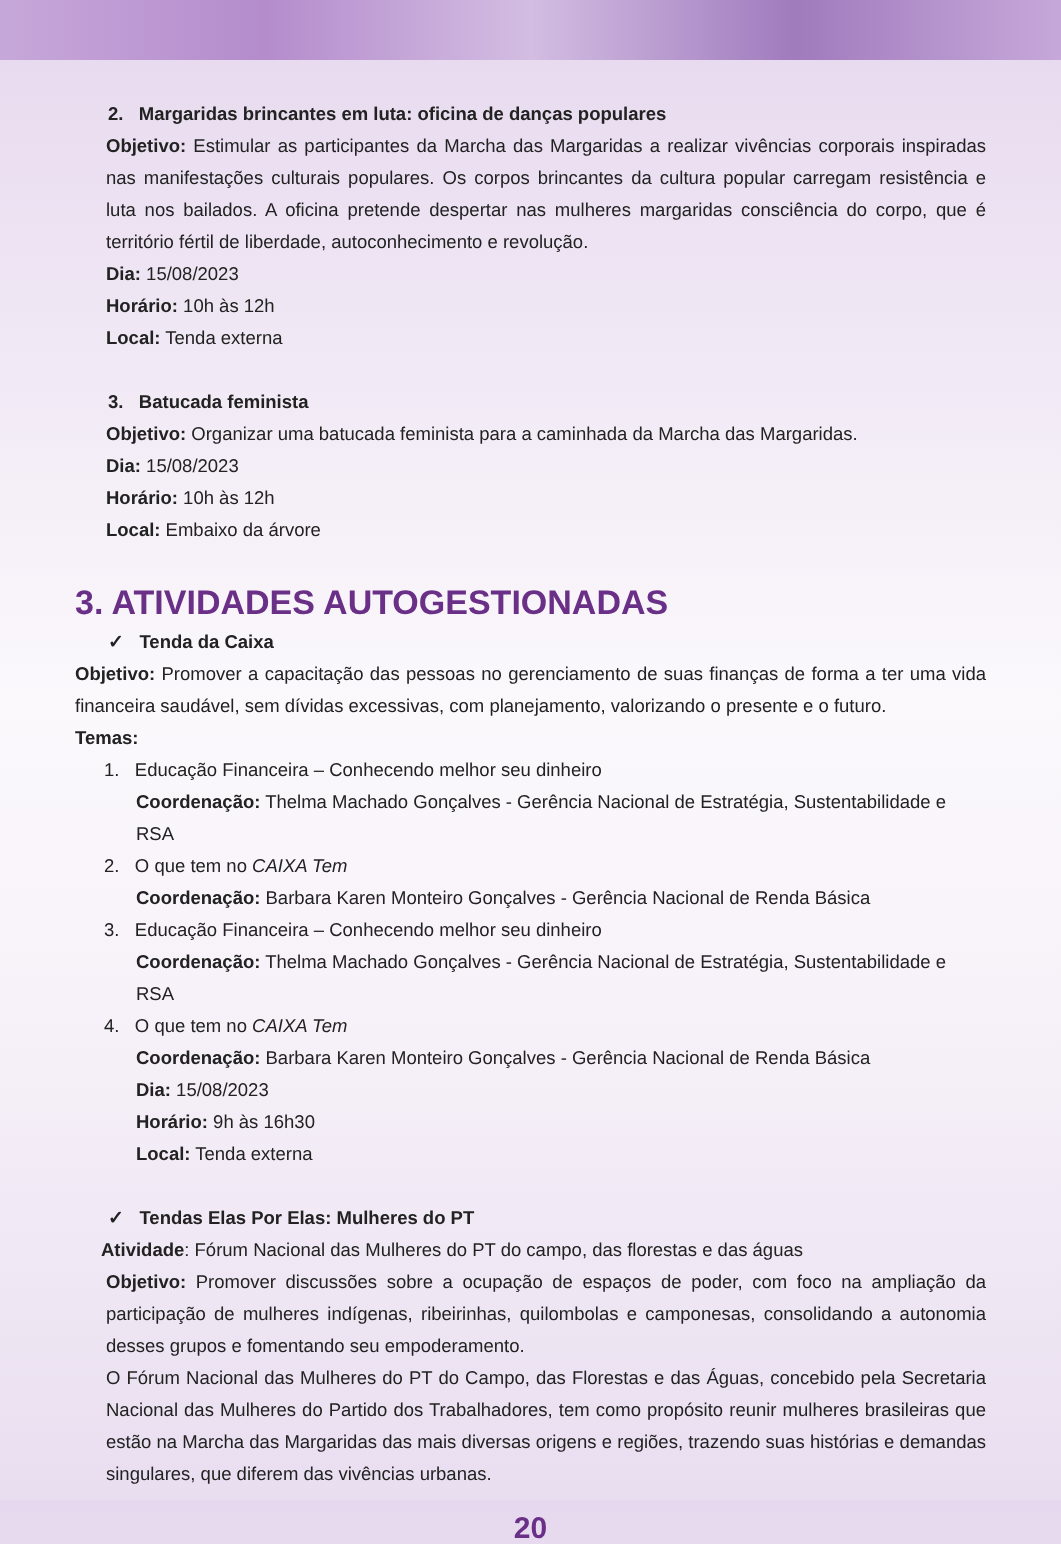2. Margaridas brincantes em luta: oficina de danças populares
Objetivo: Estimular as participantes da Marcha das Margaridas a realizar vivências corporais inspiradas nas manifestações culturais populares. Os corpos brincantes da cultura popular carregam resistência e luta nos bailados. A oficina pretende despertar nas mulheres margaridas consciência do corpo, que é território fértil de liberdade, autoconhecimento e revolução.
Dia: 15/08/2023
Horário: 10h às 12h
Local: Tenda externa
3. Batucada feminista
Objetivo: Organizar uma batucada feminista para a caminhada da Marcha das Margaridas.
Dia: 15/08/2023
Horário: 10h às 12h
Local: Embaixo da árvore
3. ATIVIDADES AUTOGESTIONADAS
✓ Tenda da Caixa
Objetivo: Promover a capacitação das pessoas no gerenciamento de suas finanças de forma a ter uma vida financeira saudável, sem dívidas excessivas, com planejamento, valorizando o presente e o futuro.
Temas:
1. Educação Financeira – Conhecendo melhor seu dinheiro
Coordenação: Thelma Machado Gonçalves - Gerência Nacional de Estratégia, Sustentabilidade e RSA
2. O que tem no CAIXA Tem
Coordenação: Barbara Karen Monteiro Gonçalves - Gerência Nacional de Renda Básica
3. Educação Financeira – Conhecendo melhor seu dinheiro
Coordenação: Thelma Machado Gonçalves - Gerência Nacional de Estratégia, Sustentabilidade e RSA
4. O que tem no CAIXA Tem
Coordenação: Barbara Karen Monteiro Gonçalves - Gerência Nacional de Renda Básica
Dia: 15/08/2023
Horário: 9h às 16h30
Local: Tenda externa
✓ Tendas Elas Por Elas: Mulheres do PT
Atividade: Fórum Nacional das Mulheres do PT do campo, das florestas e das águas
Objetivo: Promover discussões sobre a ocupação de espaços de poder, com foco na ampliação da participação de mulheres indígenas, ribeirinhas, quilombolas e camponesas, consolidando a autonomia desses grupos e fomentando seu empoderamento.
O Fórum Nacional das Mulheres do PT do Campo, das Florestas e das Águas, concebido pela Secretaria Nacional das Mulheres do Partido dos Trabalhadores, tem como propósito reunir mulheres brasileiras que estão na Marcha das Margaridas das mais diversas origens e regiões, trazendo suas histórias e demandas singulares, que diferem das vivências urbanas.
20